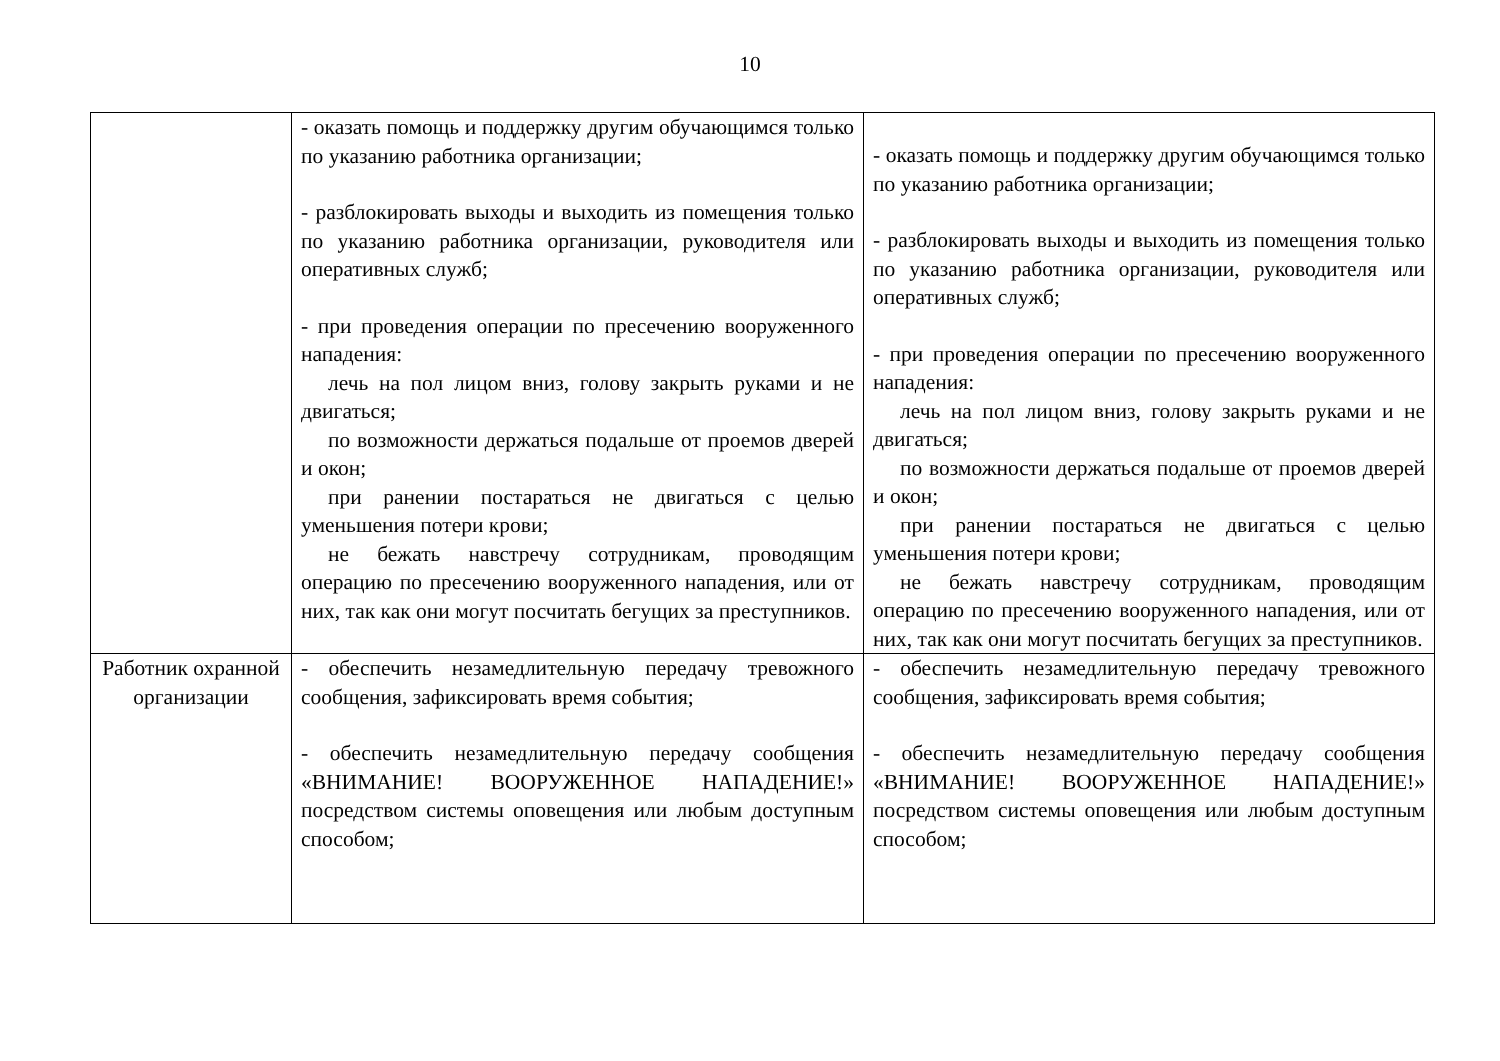10
| | - оказать помощь и поддержку другим обучающимся только по указанию работника организации; - разблокировать выходы и выходить из помещения только по указанию работника организации, руководителя или оперативных служб; - при проведения операции по пресечению вооруженного нападения: лечь на пол лицом вниз, голову закрыть руками и не двигаться; по возможности держаться подальше от проемов дверей и окон; при ранении постараться не двигаться с целью уменьшения потери крови; не бежать навстречу сотрудникам, проводящим операцию по пресечению вооруженного нападения, или от них, так как они могут посчитать бегущих за преступников. | - оказать помощь и поддержку другим обучающимся только по указанию работника организации; - разблокировать выходы и выходить из помещения только по указанию работника организации, руководителя или оперативных служб; - при проведения операции по пресечению вооруженного нападения: лечь на пол лицом вниз, голову закрыть руками и не двигаться; по возможности держаться подальше от проемов дверей и окон; при ранении постараться не двигаться с целью уменьшения потери крови; не бежать навстречу сотрудникам, проводящим операцию по пресечению вооруженного нападения, или от них, так как они могут посчитать бегущих за преступников. |
| Работник охранной организации | - обеспечить незамедлительную передачу тревожного сообщения, зафиксировать время события; - обеспечить незамедлительную передачу сообщения «ВНИМАНИЕ! ВООРУЖЕННОЕ НАПАДЕНИЕ!» посредством системы оповещения или любым доступным способом; | - обеспечить незамедлительную передачу тревожного сообщения, зафиксировать время события; - обеспечить незамедлительную передачу сообщения «ВНИМАНИЕ! ВООРУЖЕННОЕ НАПАДЕНИЕ!» посредством системы оповещения или любым доступным способом; |